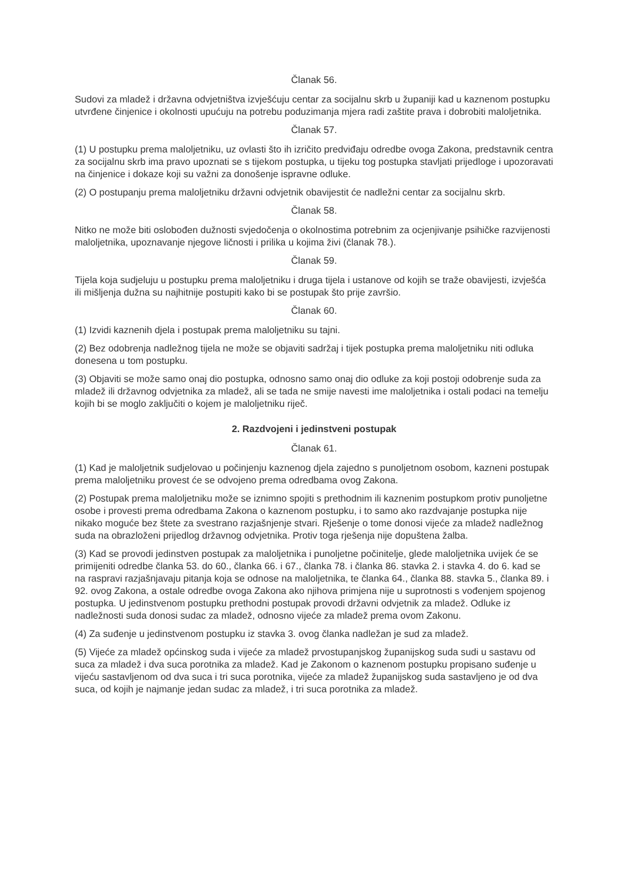Članak 56.
Sudovi za mladež i državna odvjetništva izvješćuju centar za socijalnu skrb u županiji kad u kaznenom postupku utvrđene činjenice i okolnosti upućuju na potrebu poduzimanja mjera radi zaštite prava i dobrobiti maloljetnika.
Članak 57.
(1) U postupku prema maloljetniku, uz ovlasti što ih izričito predviđaju odredbe ovoga Zakona, predstavnik centra za socijalnu skrb ima pravo upoznati se s tijekom postupka, u tijeku tog postupka stavljati prijedloge i upozoravati na činjenice i dokaze koji su važni za donošenje ispravne odluke.
(2) O postupanju prema maloljetniku državni odvjetnik obavijestit će nadležni centar za socijalnu skrb.
Članak 58.
Nitko ne može biti oslobođen dužnosti svjedočenja o okolnostima potrebnim za ocjenjivanje psihičke razvijenosti maloljetnika, upoznavanje njegove ličnosti i prilika u kojima živi (članak 78.).
Članak 59.
Tijela koja sudjeluju u postupku prema maloljetniku i druga tijela i ustanove od kojih se traže obavijesti, izvješća ili mišljenja dužna su najhitnije postupiti kako bi se postupak što prije završio.
Članak 60.
(1) Izvidi kaznenih djela i postupak prema maloljetniku su tajni.
(2) Bez odobrenja nadležnog tijela ne može se objaviti sadržaj i tijek postupka prema maloljetniku niti odluka donesena u tom postupku.
(3) Objaviti se može samo onaj dio postupka, odnosno samo onaj dio odluke za koji postoji odobrenje suda za mladež ili državnog odvjetnika za mladež, ali se tada ne smije navesti ime maloljetnika i ostali podaci na temelju kojih bi se moglo zaključiti o kojem je maloljetniku riječ.
2. Razdvojeni i jedinstveni postupak
Članak 61.
(1) Kad je maloljetnik sudjelovao u počinjenju kaznenog djela zajedno s punoljetnom osobom, kazneni postupak prema maloljetniku provest će se odvojeno prema odredbama ovog Zakona.
(2) Postupak prema maloljetniku može se iznimno spojiti s prethodnim ili kaznenim postupkom protiv punoljetne osobe i provesti prema odredbama Zakona o kaznenom postupku, i to samo ako razdvajanje postupka nije nikako moguće bez štete za svestrano razjašnjenje stvari. Rješenje o tome donosi vijeće za mladež nadležnog suda na obrazloženi prijedlog državnog odvjetnika. Protiv toga rješenja nije dopuštena žalba.
(3) Kad se provodi jedinstven postupak za maloljetnika i punoljetne počinitelje, glede maloljetnika uvijek će se primijeniti odredbe članka 53. do 60., članka 66. i 67., članka 78. i članka 86. stavka 2. i stavka 4. do 6. kad se na raspravi razjašnjavaju pitanja koja se odnose na maloljetnika, te članka 64., članka 88. stavka 5., članka 89. i 92. ovog Zakona, a ostale odredbe ovoga Zakona ako njihova primjena nije u suprotnosti s vođenjem spojenog postupka. U jedinstvenom postupku prethodni postupak provodi državni odvjetnik za mladež. Odluke iz nadležnosti suda donosi sudac za mladež, odnosno vijeće za mladež prema ovom Zakonu.
(4) Za suđenje u jedinstvenom postupku iz stavka 3. ovog članka nadležan je sud za mladež.
(5) Vijeće za mladež općinskog suda i vijeće za mladež prvostupanjskog županijskog suda sudi u sastavu od suca za mladež i dva suca porotnika za mladež. Kad je Zakonom o kaznenom postupku propisano suđenje u vijeću sastavljenom od dva suca i tri suca porotnika, vijeće za mladež županijskog suda sastavljeno je od dva suca, od kojih je najmanje jedan sudac za mladež, i tri suca porotnika za mladež.